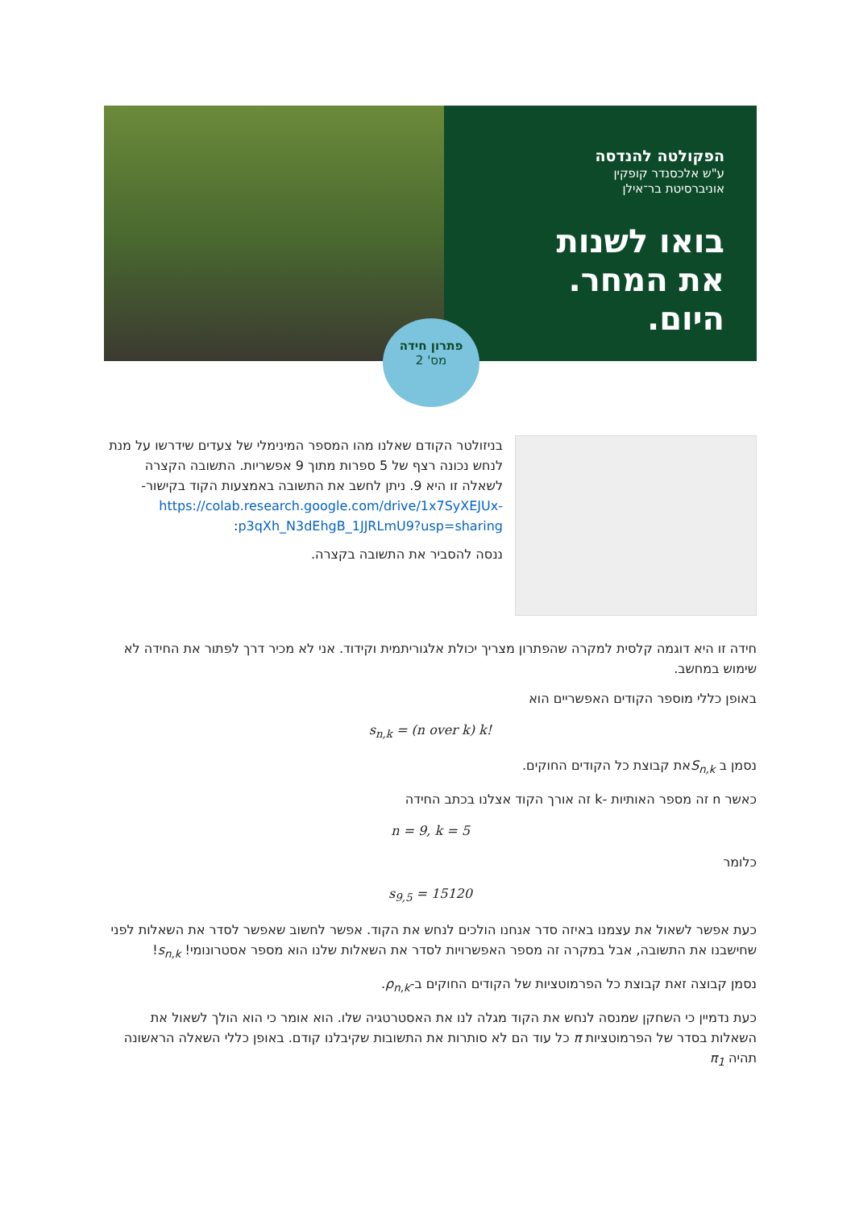הפקולטה להנדסה
ע"ש אלכסנדר קופקין
אוניברסיטת בר־אילן
בואו לשנות
את המחר.
היום.
פתרון חידה
מס' 2
בניזולטר הקודם שאלנו מהו המספר המינימלי של צעדים שידרשו על מנת לנחש נכונה רצף של 5 ספרות מתוך 9 אפשריות. התשובה הקצרה לשאלה זו היא 9. ניתן לחשב את התשובה באמצעות הקוד בקישור-https://colab.research.google.com/drive/1x7SyXEJUx-p3qXh_N3dEhgB_1JJRLmU9?usp=sharing:
ננסה להסביר את התשובה בקצרה.
חידה זו היא דוגמה קלסית למקרה שהפתרון מצריך יכולת אלגוריתמית וקידוד. אני לא מכיר דרך לפתור את החידה לא שימוש במחשב.
באופן כללי מוספר הקודים האפשריים הוא
s<sub>n,k</sub> = (n over k) k!
נסמן ב S<sub>n,k</sub>את קבוצת כל הקודים החוקים.
כאשר n זה מספר האותיות -k זה אורך הקוד אצלנו בכתב החידה
n = 9, k = 5
כלומר
s<sub>9,5</sub> = 15120
כעת אפשר לשאול את עצמנו באיזה סדר אנחנו הולכים לנחש את הקוד. אפשר לחשוב שאפשר לסדר את השאלות לפני שחישבנו את התשובה, אבל במקרה זה מספר האפשרויות לסדר את השאלות שלנו הוא מספר אסטרונומי! s<sub>n,k</sub>!
נסמן קבוצה זאת קבוצת כל הפרמוטציות של הקודים החוקים ב-ρ<sub>n,k</sub>.
כעת נדמיין כי השחקן שמנסה לנחש את הקוד מגלה לנו את האסטרטגיה שלו. הוא אומר כי הוא הולך לשאול את השאלות בסדר של הפרמוטציות π כל עוד הם לא סותרות את התשובות שקיבלנו קודם. באופן כללי השאלה הראשונה תהיה π<sub>1</sub>